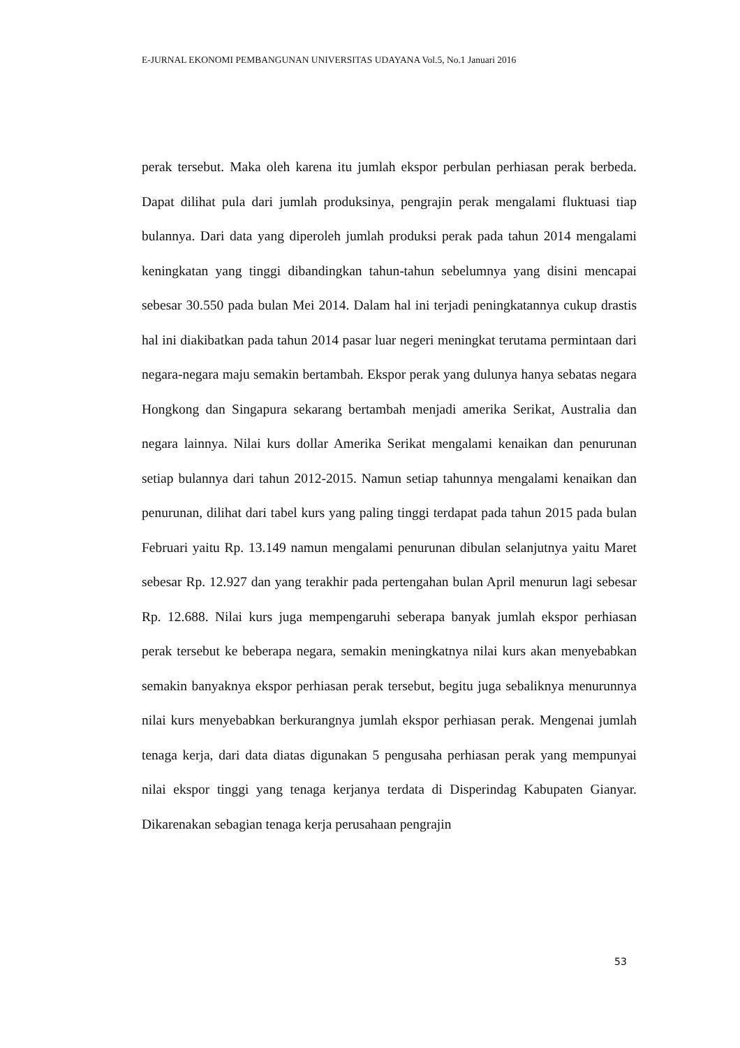E-JURNAL EKONOMI PEMBANGUNAN UNIVERSITAS UDAYANA Vol.5, No.1 Januari 2016
perak tersebut. Maka oleh karena itu jumlah ekspor perbulan perhiasan perak berbeda. Dapat dilihat pula dari jumlah produksinya, pengrajin perak mengalami fluktuasi tiap bulannya. Dari data yang diperoleh jumlah produksi perak pada tahun 2014 mengalami keningkatan yang tinggi dibandingkan tahun-tahun sebelumnya yang disini mencapai sebesar 30.550 pada bulan Mei 2014. Dalam hal ini terjadi peningkatannya cukup drastis hal ini diakibatkan pada tahun 2014 pasar luar negeri meningkat terutama permintaan dari negara-negara maju semakin bertambah. Ekspor perak yang dulunya hanya sebatas negara Hongkong dan Singapura sekarang bertambah menjadi amerika Serikat, Australia dan negara lainnya. Nilai kurs dollar Amerika Serikat mengalami kenaikan dan penurunan setiap bulannya dari tahun 2012-2015. Namun setiap tahunnya mengalami kenaikan dan penurunan, dilihat dari tabel kurs yang paling tinggi terdapat pada tahun 2015 pada bulan Februari yaitu Rp. 13.149 namun mengalami penurunan dibulan selanjutnya yaitu Maret sebesar Rp. 12.927 dan yang terakhir pada pertengahan bulan April menurun lagi sebesar Rp. 12.688. Nilai kurs juga mempengaruhi seberapa banyak jumlah ekspor perhiasan perak tersebut ke beberapa negara, semakin meningkatnya nilai kurs akan menyebabkan semakin banyaknya ekspor perhiasan perak tersebut, begitu juga sebaliknya menurunnya nilai kurs menyebabkan berkurangnya jumlah ekspor perhiasan perak. Mengenai jumlah tenaga kerja, dari data diatas digunakan 5 pengusaha perhiasan perak yang mempunyai nilai ekspor tinggi yang tenaga kerjanya terdata di Disperindag Kabupaten Gianyar. Dikarenakan sebagian tenaga kerja perusahaan pengrajin
53